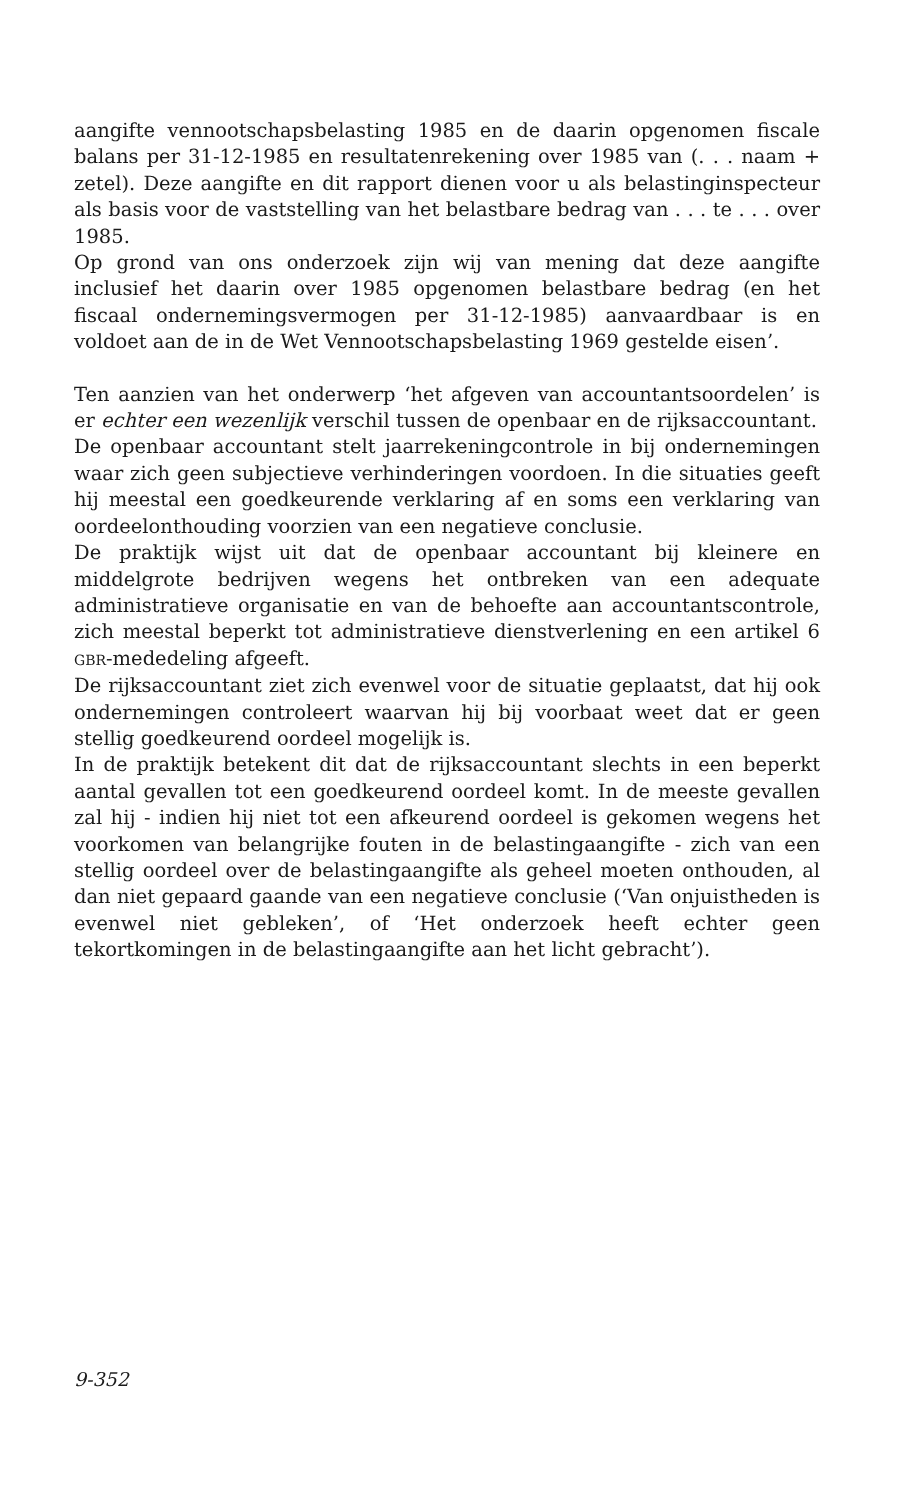aangifte vennootschapsbelasting 1985 en de daarin opgenomen fiscale balans per 31-12-1985 en resultatenrekening over 1985 van (. . . naam + zetel). Deze aangifte en dit rapport dienen voor u als belastinginspecteur als basis voor de vaststelling van het belastbare bedrag van . . . te . . . over 1985.
Op grond van ons onderzoek zijn wij van mening dat deze aangifte inclusief het daarin over 1985 opgenomen belastbare bedrag (en het fiscaal ondernemingsvermogen per 31-12-1985) aanvaardbaar is en voldoet aan de in de Wet Vennootschapsbelasting 1969 gestelde eisen’.
Ten aanzien van het onderwerp ‘het afgeven van accountantsoordelen’ is er echter een wezenlijk verschil tussen de openbaar en de rijksaccountant.
De openbaar accountant stelt jaarrekeningcontrole in bij ondernemingen waar zich geen subjectieve verhinderingen voordoen. In die situaties geeft hij meestal een goedkeurende verklaring af en soms een verklaring van oordeelonthouding voorzien van een negatieve conclusie.
De praktijk wijst uit dat de openbaar accountant bij kleinere en middelgrote bedrijven wegens het ontbreken van een adequate administratieve organisatie en van de behoefte aan accountantscontrole, zich meestal beperkt tot administratieve dienstverlening en een artikel 6 GBR-mededeling afgeeft.
De rijksaccountant ziet zich evenwel voor de situatie geplaatst, dat hij ook ondernemingen controleert waarvan hij bij voorbaat weet dat er geen stellig goedkeurend oordeel mogelijk is.
In de praktijk betekent dit dat de rijksaccountant slechts in een beperkt aantal gevallen tot een goedkeurend oordeel komt. In de meeste gevallen zal hij - indien hij niet tot een afkeurend oordeel is gekomen wegens het voorkomen van belangrijke fouten in de belastingaangifte - zich van een stellig oordeel over de belastingaangifte als geheel moeten onthouden, al dan niet gepaard gaande van een negatieve conclusie (‘Van onjuistheden is evenwel niet gebleken’, of ‘Het onderzoek heeft echter geen tekortkomingen in de belastingaangifte aan het licht gebracht’).
9-352